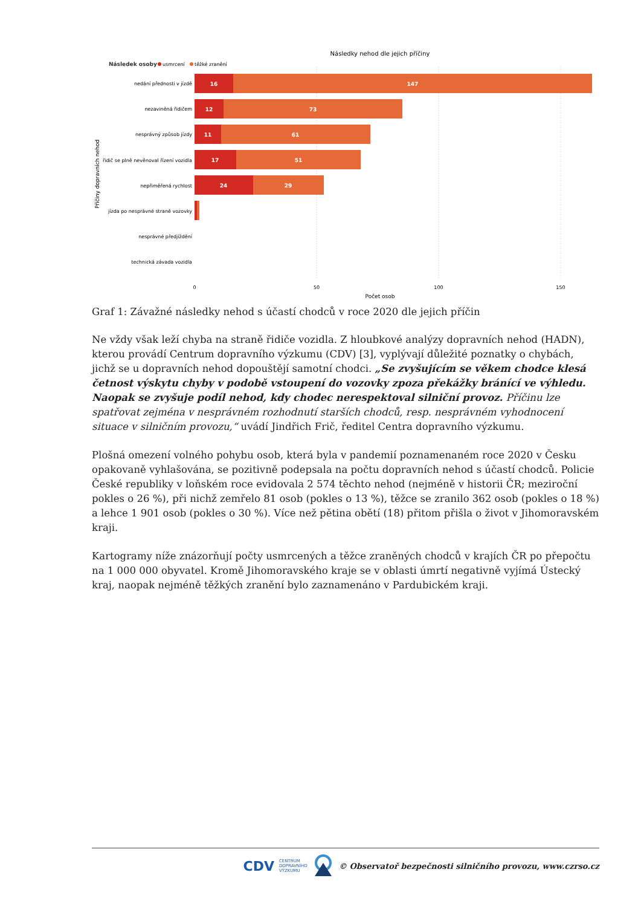Následky nehod dle jejich příčiny
Následek osoby
usmrcení
těžké zranění
Příčiny dopravních nehod
nedání přednosti v jízdě
nezaviněná řidičem
nesprávný způsob jízdy
řidič se plně nevěnoval řízení vozidla
nepřiměřená rychlost
jízda po nesprávné straně vozovky
nesprávné předjíždění
technická závada vozidla
16
147
12
73
11
61
17
51
24
29
0
50
100
150
Počet osob
Graf 1: Závažné následky nehod s účastí chodců v roce 2020 dle jejich příčin
Ne vždy však leží chyba na straně řidiče vozidla. Z hloubkové analýzy dopravních nehod (HADN), kterou provádí Centrum dopravního výzkumu (CDV) [3], vyplývají důležité poznatky o chybách, jichž se u dopravních nehod dopouštějí samotní chodci. „Se zvyšujícím se věkem chodce klesá četnost výskytu chyby v podobě vstoupení do vozovky zpoza překážky bránící ve výhledu. Naopak se zvyšuje podíl nehod, kdy chodec nerespektoval silniční provoz. Příčinu lze spatřovat zejména v nesprávném rozhodnutí starších chodců, resp. nesprávném vyhodnocení situace v silničním provozu,“ uvádí Jindřich Frič, ředitel Centra dopravního výzkumu.
Plošná omezení volného pohybu osob, která byla v pandemií poznamenaném roce 2020 v Česku opakovaně vyhlašována, se pozitivně podepsala na počtu dopravních nehod s účastí chodců. Policie České republiky v loňském roce evidovala 2 574 těchto nehod (nejméně v historii ČR; meziroční pokles o 26 %), při nichž zemřelo 81 osob (pokles o 13 %), těžce se zranilo 362 osob (pokles o 18 %) a lehce 1 901 osob (pokles o 30 %). Více než pětina obětí (18) přitom přišla o život v Jihomoravském kraji.
Kartogramy níže znázorňují počty usmrcených a těžce zraněných chodců v krajích ČR po přepočtu na 1 000 000 obyvatel. Kromě Jihomoravského kraje se v oblasti úmrtí negativně vyjímá Ústecký kraj, naopak nejméně těžkých zranění bylo zaznamenáno v Pardubickém kraji.
CDV CENTRUM
DOPRAVNÍHO
VÝZKUMU © Observatoř bezpečnosti silničního provozu, www.czrso.cz